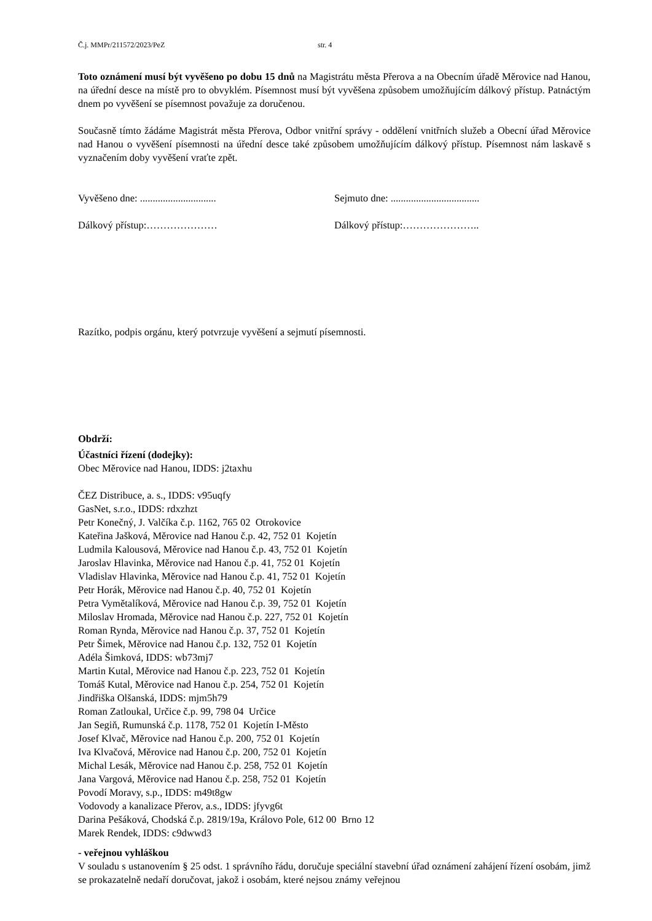Č.j. MMPr/211572/2023/PeZ str. 4
Toto oznámení musí být vyvěšeno po dobu 15 dnů na Magistrátu města Přerova a na Obecním úřadě Měrovice nad Hanou, na úřední desce na místě pro to obvyklém. Písemnost musí být vyvěšena způsobem umožňujícím dálkový přístup. Patnáctým dnem po vyvěšení se písemnost považuje za doručenou.
Současně tímto žádáme Magistrát města Přerova, Odbor vnitřní správy - oddělení vnitřních služeb a Obecní úřad Měrovice nad Hanou o vyvěšení písemnosti na úřední desce také způsobem umožňujícím dálkový přístup. Písemnost nám laskavě s vyznačením doby vyvěšení vraťte zpět.
Vyvěšeno dne: .............................. Sejmuto dne: ...................................
Dálkový přístup:………………… Dálkový přístup:…………………..
Razítko, podpis orgánu, který potvrzuje vyvěšení a sejmutí písemnosti.
Obdrží:
Účastníci řízení (dodejky):
Obec Měrovice nad Hanou, IDDS: j2taxhu
ČEZ Distribuce, a. s., IDDS: v95uqfy
GasNet, s.r.o., IDDS: rdxzhzt
Petr Konečný, J. Valčíka č.p. 1162, 765 02 Otrokovice
Kateřina Jašková, Měrovice nad Hanou č.p. 42, 752 01 Kojetín
Ludmila Kalousová, Měrovice nad Hanou č.p. 43, 752 01 Kojetín
Jaroslav Hlavinka, Měrovice nad Hanou č.p. 41, 752 01 Kojetín
Vladislav Hlavinka, Měrovice nad Hanou č.p. 41, 752 01 Kojetín
Petr Horák, Měrovice nad Hanou č.p. 40, 752 01 Kojetín
Petra Vymětalíková, Měrovice nad Hanou č.p. 39, 752 01 Kojetín
Miloslav Hromada, Měrovice nad Hanou č.p. 227, 752 01 Kojetín
Roman Rynda, Měrovice nad Hanou č.p. 37, 752 01 Kojetín
Petr Šimek, Měrovice nad Hanou č.p. 132, 752 01 Kojetín
Adéla Šimková, IDDS: wb73mj7
Martin Kutal, Měrovice nad Hanou č.p. 223, 752 01 Kojetín
Tomáš Kutal, Měrovice nad Hanou č.p. 254, 752 01 Kojetín
Jindřiška Olšanská, IDDS: mjm5h79
Roman Zatloukal, Určice č.p. 99, 798 04 Určice
Jan Segiň, Rumunská č.p. 1178, 752 01 Kojetín I-Město
Josef Klvač, Měrovice nad Hanou č.p. 200, 752 01 Kojetín
Iva Klvačová, Měrovice nad Hanou č.p. 200, 752 01 Kojetín
Michal Lesák, Měrovice nad Hanou č.p. 258, 752 01 Kojetín
Jana Vargová, Měrovice nad Hanou č.p. 258, 752 01 Kojetín
Povodí Moravy, s.p., IDDS: m49t8gw
Vodovody a kanalizace Přerov, a.s., IDDS: jfyvg6t
Darina Pešáková, Chodská č.p. 2819/19a, Královo Pole, 612 00 Brno 12
Marek Rendek, IDDS: c9dwwd3
- veřejnou vyhláškou
V souladu s ustanovením § 25 odst. 1 správního řádu, doručuje speciální stavební úřad oznámení zahájení řízení osobám, jimž se prokazatelně nedaří doručovat, jakož i osobám, které nejsou známy veřejnou